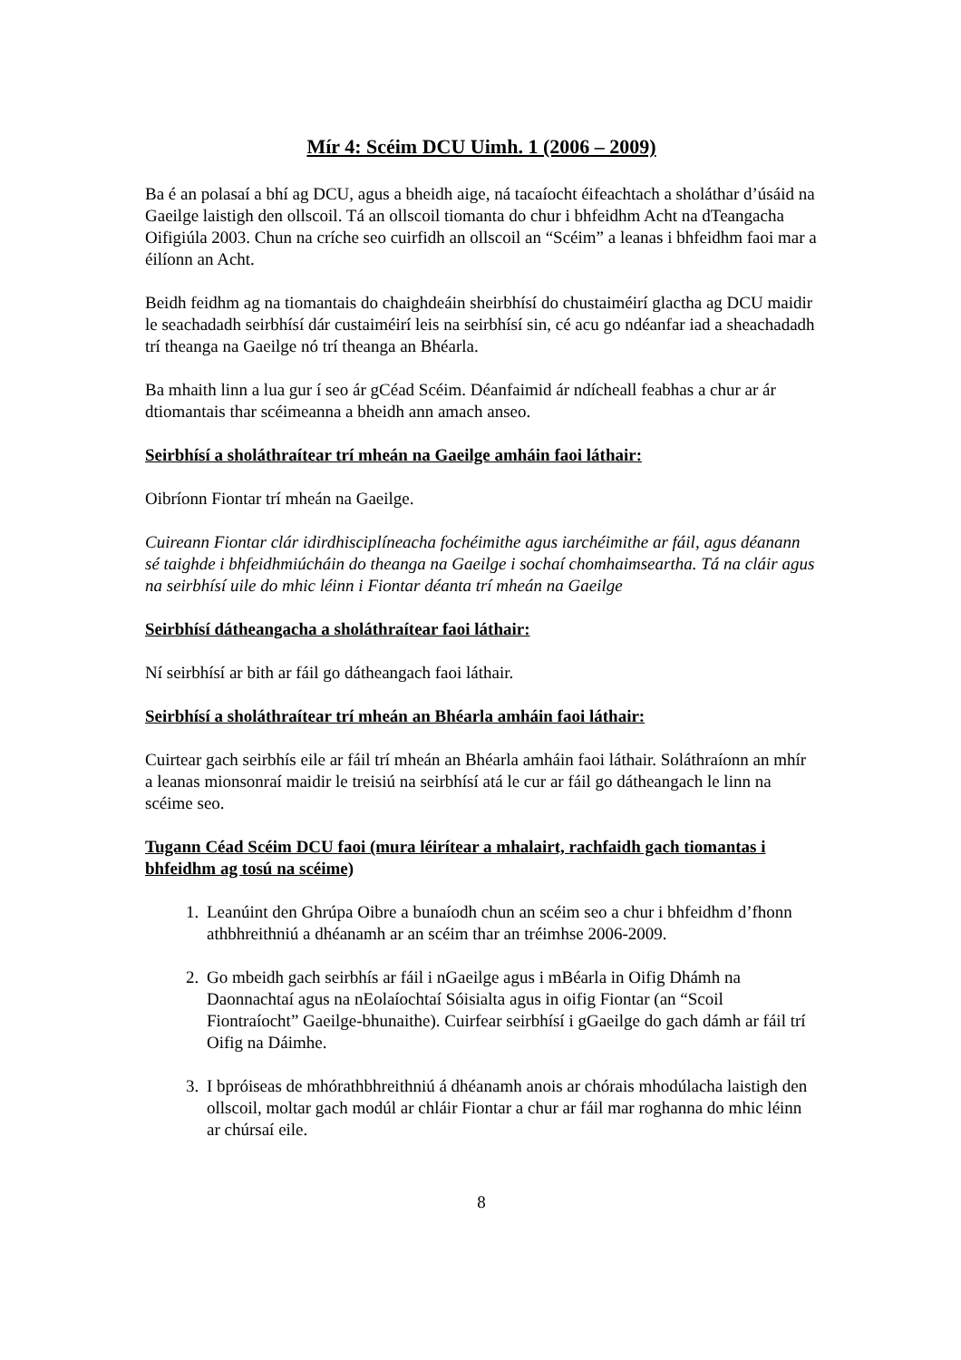Mír 4: Scéim DCU Uimh. 1 (2006 – 2009)
Ba é an polasaí a bhí ag DCU, agus a bheidh aige, ná tacaíocht éifeachtach a sholáthar d’úsáid na Gaeilge laistigh den ollscoil. Tá an ollscoil tiomanta do chur i bhfeidhm Acht na dTeangacha Oifigiúla 2003. Chun na críche seo cuirfidh an ollscoil an “Scéim” a leanas i bhfeidhm faoi mar a éilíonn an Acht.
Beidh feidhm ag na tiomantais do chaighdeáin sheirbhísí do chustaiméirí glactha ag DCU maidir le seachadadh seirbhísí dár custaiméirí leis na seirbhísí sin, cé acu go ndéanfar iad a sheachadadh trí theanga na Gaeilge nó trí theanga an Bhéarla.
Ba mhaith linn a lua gur í seo ár gCéad Scéim. Déanfaimid ár ndícheall feabhas a chur ar ár dtiomantais thar scéimeanna a bheidh ann amach anseo.
Seirbhísí a sholáthraítear trí mheán na Gaeilge amháin faoi láthair:
Oibríonn Fiontar trí mheán na Gaeilge.
Cuireann Fiontar clár idirdhisciplíneacha fochéimithe agus iarchéimithe ar fáil, agus déanann sé taighde i bhfeidhmiúcháin do theanga na Gaeilge i sochaí chomhaimseartha. Tá na cláir agus na seirbhísí uile do mhic léinn i Fiontar déanta trí mheán na Gaeilge
Seirbhísí dátheangacha a sholáthraítear faoi láthair:
Ní seirbhísí ar bith ar fáil go dátheangach faoi láthair.
Seirbhísí a sholáthraítear trí mheán an Bhéarla amháin faoi láthair:
Cuirtear gach seirbhís eile ar fáil trí mheán an Bhéarla amháin faoi láthair. Soláthraíonn an mhír a leanas mionsonraí maidir le treisiú na seirbhísí atá le cur ar fáil go dátheangach le linn na scéime seo.
Tugann Céad Scéim DCU faoi (mura léirítear a mhalairt, rachfaidh gach tiomantas i bhfeidhm ag tosú na scéime)
1. Leanúint den Ghrúpa Oibre a bunaíodh chun an scéim seo a chur i bhfeidhm d’fhonn athbhreithniú a dhéanamh ar an scéim thar an tréimhse 2006-2009.
2. Go mbeidh gach seirbhís ar fáil i nGaeilge agus i mBéarla in Oifig Dhámh na Daonnachtaí agus na nEolaíochtaí Sóisialta agus in oifig Fiontar (an “Scoil Fiontraíocht” Gaeilge-bhunaithe). Cuirfear seirbhísí i gGaeilge do gach dámh ar fáil trí Oifig na Dáimhe.
3. I bpróiseas de mhórathbhreithniú á dhéanamh anois ar chórais mhodúlacha laistigh den ollscoil, moltar gach modúl ar chláir Fiontar a chur ar fáil mar roghanna do mhic léinn ar chúrsaí eile.
8